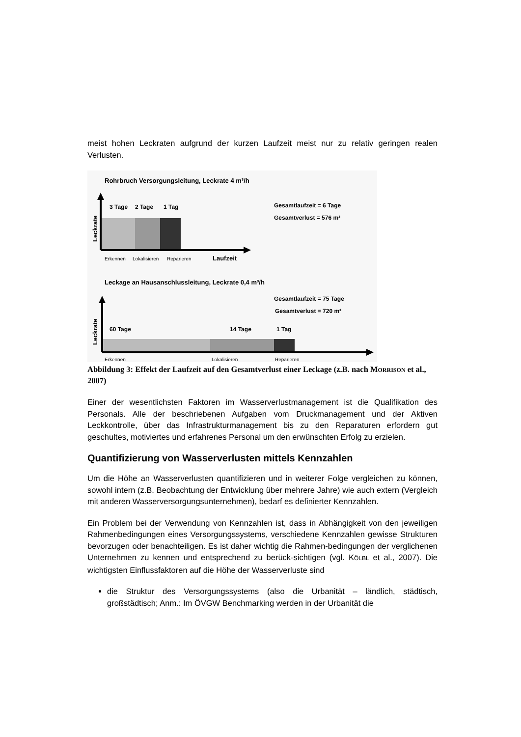meist hohen Leckraten aufgrund der kurzen Laufzeit meist nur zu relativ geringen realen Verlusten.
Rohrbruch Versorgungsleitung, Leckrate 4 m³/h
3 Tage
2 Tage
1 Tag
Gesamtlaufzeit = 6 Tage
Gesamtverlust = 576 m³
Leckrate
Erkennen
Lokalisieren
Reparieren
Laufzeit
Leckage an Hausanschlussleitung, Leckrate 0,4 m³/h
60 Tage
14 Tage
1 Tag
Gesamtlaufzeit = 75 Tage
Gesamtverlust = 720 m³
Leckrate
Erkennen
Lokalisieren
Reparieren
Abbildung 3: Effekt der Laufzeit auf den Gesamtverlust einer Leckage (z.B. nach MORRISON et al., 2007)
Einer der wesentlichsten Faktoren im Wasserverlustmanagement ist die Qualifikation des Personals. Alle der beschriebenen Aufgaben vom Druckmanagement und der Aktiven Leckkontrolle, über das Infrastrukturmanagement bis zu den Reparaturen erfordern gut geschultes, motiviertes und erfahrenes Personal um den erwünschten Erfolg zu erzielen.
Quantifizierung von Wasserverlusten mittels Kennzahlen
Um die Höhe an Wasserverlusten quantifizieren und in weiterer Folge vergleichen zu können, sowohl intern (z.B. Beobachtung der Entwicklung über mehrere Jahre) wie auch extern (Vergleich mit anderen Wasserversorgungsunternehmen), bedarf es definierter Kennzahlen.
Ein Problem bei der Verwendung von Kennzahlen ist, dass in Abhängigkeit von den jeweiligen Rahmenbedingungen eines Versorgungssystems, verschiedene Kennzahlen gewisse Strukturen bevorzugen oder benachteiligen. Es ist daher wichtig die Rahmen-bedingungen der verglichenen Unternehmen zu kennen und entsprechend zu berück-sichtigen (vgl. KÖLBL et al., 2007). Die wichtigsten Einflussfaktoren auf die Höhe der Wasserverluste sind
die Struktur des Versorgungssystems (also die Urbanität – ländlich, städtisch, großstädtisch; Anm.: Im ÖVGW Benchmarking werden in der Urbanität die